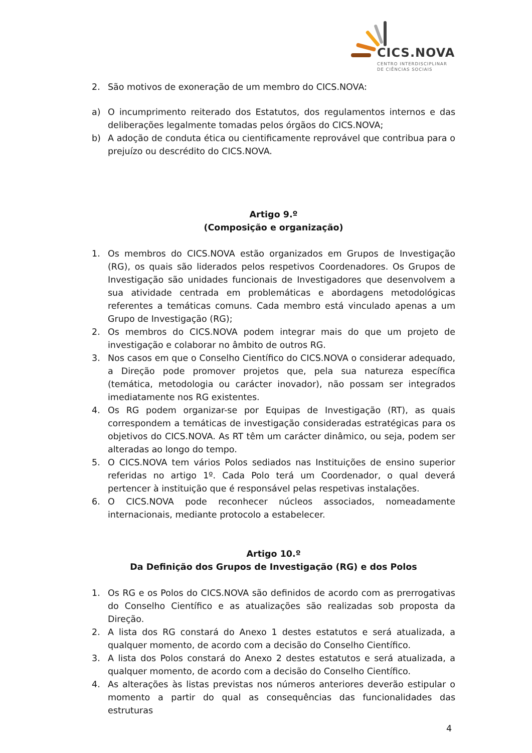CICS.NOVA
CENTRO INTERDISCIPLINAR
DE CIÊNCIAS SOCIAIS
2. São motivos de exoneração de um membro do CICS.NOVA:
a) O incumprimento reiterado dos Estatutos, dos regulamentos internos e das deliberações legalmente tomadas pelos órgãos do CICS.NOVA;
b) A adoção de conduta ética ou cientificamente reprovável que contribua para o prejuízo ou descrédito do CICS.NOVA.
Artigo 9.º
(Composição e organização)
1. Os membros do CICS.NOVA estão organizados em Grupos de Investigação (RG), os quais são liderados pelos respetivos Coordenadores. Os Grupos de Investigação são unidades funcionais de Investigadores que desenvolvem a sua atividade centrada em problemáticas e abordagens metodológicas referentes a temáticas comuns. Cada membro está vinculado apenas a um Grupo de Investigação (RG);
2. Os membros do CICS.NOVA podem integrar mais do que um projeto de investigação e colaborar no âmbito de outros RG.
3. Nos casos em que o Conselho Científico do CICS.NOVA o considerar adequado, a Direção pode promover projetos que, pela sua natureza específica (temática, metodologia ou carácter inovador), não possam ser integrados imediatamente nos RG existentes.
4. Os RG podem organizar-se por Equipas de Investigação (RT), as quais correspondem a temáticas de investigação consideradas estratégicas para os objetivos do CICS.NOVA. As RT têm um carácter dinâmico, ou seja, podem ser alteradas ao longo do tempo.
5. O CICS.NOVA tem vários Polos sediados nas Instituições de ensino superior referidas no artigo 1º. Cada Polo terá um Coordenador, o qual deverá pertencer à instituição que é responsável pelas respetivas instalações.
6. O CICS.NOVA pode reconhecer núcleos associados, nomeadamente internacionais, mediante protocolo a estabelecer.
Artigo 10.º
Da Definição dos Grupos de Investigação (RG) e dos Polos
1. Os RG e os Polos do CICS.NOVA são definidos de acordo com as prerrogativas do Conselho Científico e as atualizações são realizadas sob proposta da Direção.
2. A lista dos RG constará do Anexo 1 destes estatutos e será atualizada, a qualquer momento, de acordo com a decisão do Conselho Científico.
3. A lista dos Polos constará do Anexo 2 destes estatutos e será atualizada, a qualquer momento, de acordo com a decisão do Conselho Científico.
4. As alterações às listas previstas nos números anteriores deverão estipular o momento a partir do qual as consequências das funcionalidades das estruturas
4